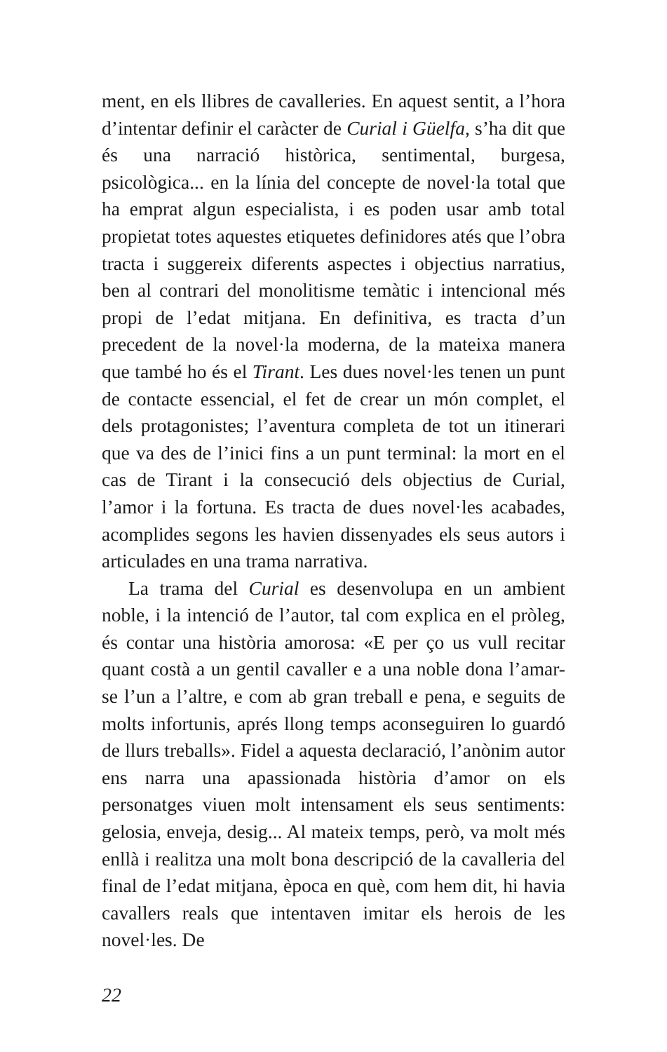ment, en els llibres de cavalleries. En aquest sentit, a l’hora d’intentar definir el caràcter de Curial i Güelfa, s’ha dit que és una narració històrica, sentimental, burgesa, psicològica... en la línia del concepte de novel·la total que ha emprat algun especialista, i es poden usar amb total propietat totes aquestes etiquetes definidores atés que l’obra tracta i suggereix diferents aspectes i objectius narratius, ben al contrari del monolitisme temàtic i intencional més propi de l’edat mitjana. En definitiva, es tracta d’un precedent de la novel·la moderna, de la mateixa manera que també ho és el Tirant. Les dues novel·les tenen un punt de contacte essencial, el fet de crear un món complet, el dels protagonistes; l’aventura completa de tot un itinerari que va des de l’inici fins a un punt terminal: la mort en el cas de Tirant i la consecució dels objectius de Curial, l’amor i la fortuna. Es tracta de dues novel·les acabades, acomplides segons les havien dissenyades els seus autors i articulades en una trama narrativa.
La trama del Curial es desenvolupa en un ambient noble, i la intenció de l’autor, tal com explica en el pròleg, és contar una història amorosa: «E per ço us vull recitar quant costà a un gentil cavaller e a una noble dona l’amar-se l’un a l’altre, e com ab gran treball e pena, e seguits de molts infortunis, aprés llong temps aconseguiren lo guardó de llurs treballs». Fidel a aquesta declaració, l’anònim autor ens narra una apassionada història d’amor on els personatges viuen molt intensament els seus sentiments: gelosia, enveja, desig... Al mateix temps, però, va molt més enllà i realitza una molt bona descripció de la cavalleria del final de l’edat mitjana, època en què, com hem dit, hi havia cavallers reals que intentaven imitar els herois de les novel·les. De
22